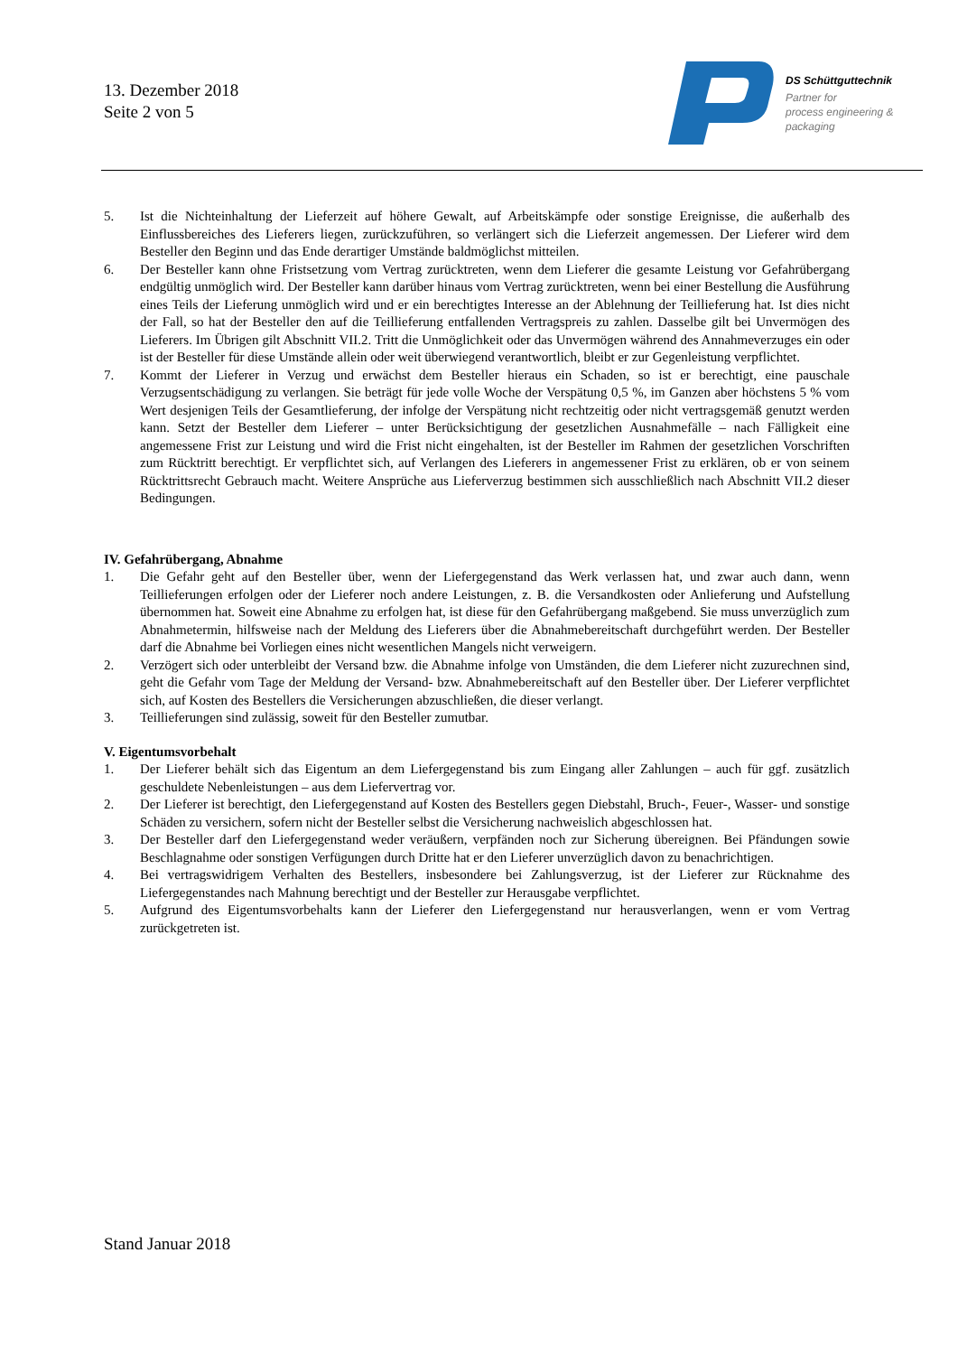13. Dezember 2018
Seite 2 von 5
DS Schüttguttechnik
Partner for
process engineering &
packaging
5. Ist die Nichteinhaltung der Lieferzeit auf höhere Gewalt, auf Arbeitskämpfe oder sonstige Ereignisse, die außerhalb des Einflussbereiches des Lieferers liegen, zurückzuführen, so verlängert sich die Lieferzeit angemessen. Der Lieferer wird dem Besteller den Beginn und das Ende derartiger Umstände baldmöglichst mitteilen.
6. Der Besteller kann ohne Fristsetzung vom Vertrag zurücktreten, wenn dem Lieferer die gesamte Leistung vor Gefahrübergang endgültig unmöglich wird. Der Besteller kann darüber hinaus vom Vertrag zurücktreten, wenn bei einer Bestellung die Ausführung eines Teils der Lieferung unmöglich wird und er ein berechtigtes Interesse an der Ablehnung der Teillieferung hat. Ist dies nicht der Fall, so hat der Besteller den auf die Teillieferung entfallenden Vertragspreis zu zahlen. Dasselbe gilt bei Unvermögen des Lieferers. Im Übrigen gilt Abschnitt VII.2. Tritt die Unmöglichkeit oder das Unvermögen während des Annahmeverzuges ein oder ist der Besteller für diese Umstände allein oder weit überwiegend verantwortlich, bleibt er zur Gegenleistung verpflichtet.
7. Kommt der Lieferer in Verzug und erwächst dem Besteller hieraus ein Schaden, so ist er berechtigt, eine pauschale Verzugsentschädigung zu verlangen. Sie beträgt für jede volle Woche der Verspätung 0,5 %, im Ganzen aber höchstens 5 % vom Wert desjenigen Teils der Gesamtlieferung, der infolge der Verspätung nicht rechtzeitig oder nicht vertragsgemäß genutzt werden kann. Setzt der Besteller dem Lieferer – unter Berücksichtigung der gesetzlichen Ausnahmefälle – nach Fälligkeit eine angemessene Frist zur Leistung und wird die Frist nicht eingehalten, ist der Besteller im Rahmen der gesetzlichen Vorschriften zum Rücktritt berechtigt. Er verpflichtet sich, auf Verlangen des Lieferers in angemessener Frist zu erklären, ob er von seinem Rücktrittsrecht Gebrauch macht. Weitere Ansprüche aus Lieferverzug bestimmen sich ausschließlich nach Abschnitt VII.2 dieser Bedingungen.
IV. Gefahrübergang, Abnahme
1. Die Gefahr geht auf den Besteller über, wenn der Liefergegenstand das Werk verlassen hat, und zwar auch dann, wenn Teillieferungen erfolgen oder der Lieferer noch andere Leistungen, z. B. die Versandkosten oder Anlieferung und Aufstellung übernommen hat. Soweit eine Abnahme zu erfolgen hat, ist diese für den Gefahrübergang maßgebend. Sie muss unverzüglich zum Abnahmetermin, hilfsweise nach der Meldung des Lieferers über die Abnahmebereitschaft durchgeführt werden. Der Besteller darf die Abnahme bei Vorliegen eines nicht wesentlichen Mangels nicht verweigern.
2. Verzögert sich oder unterbleibt der Versand bzw. die Abnahme infolge von Umständen, die dem Lieferer nicht zuzurechnen sind, geht die Gefahr vom Tage der Meldung der Versand- bzw. Abnahmebereitschaft auf den Besteller über. Der Lieferer verpflichtet sich, auf Kosten des Bestellers die Versicherungen abzuschließen, die dieser verlangt.
3. Teillieferungen sind zulässig, soweit für den Besteller zumutbar.
V. Eigentumsvorbehalt
1. Der Lieferer behält sich das Eigentum an dem Liefergegenstand bis zum Eingang aller Zahlungen – auch für ggf. zusätzlich geschuldete Nebenleistungen – aus dem Liefervertrag vor.
2. Der Lieferer ist berechtigt, den Liefergegenstand auf Kosten des Bestellers gegen Diebstahl, Bruch-, Feuer-, Wasser- und sonstige Schäden zu versichern, sofern nicht der Besteller selbst die Versicherung nachweislich abgeschlossen hat.
3. Der Besteller darf den Liefergegenstand weder veräußern, verpfänden noch zur Sicherung übereignen. Bei Pfändungen sowie Beschlagnahme oder sonstigen Verfügungen durch Dritte hat er den Lieferer unverzüglich davon zu benachrichtigen.
4. Bei vertragswidrigem Verhalten des Bestellers, insbesondere bei Zahlungsverzug, ist der Lieferer zur Rücknahme des Liefergegenstandes nach Mahnung berechtigt und der Besteller zur Herausgabe verpflichtet.
5. Aufgrund des Eigentumsvorbehalts kann der Lieferer den Liefergegenstand nur herausverlangen, wenn er vom Vertrag zurückgetreten ist.
Stand Januar 2018